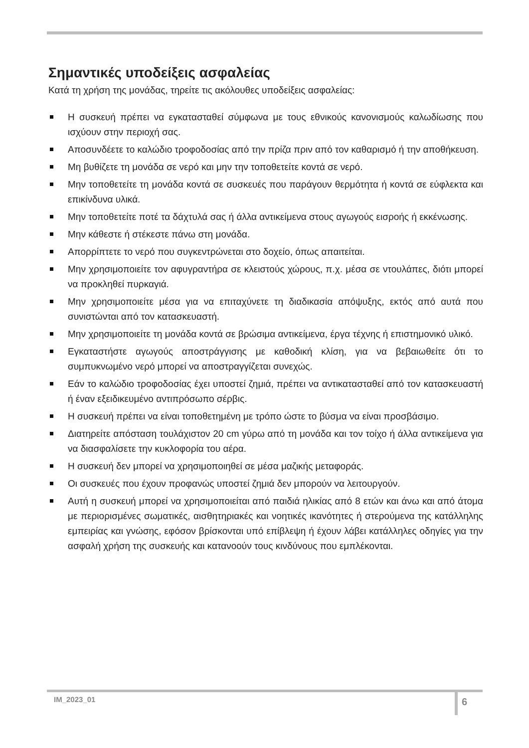Σημαντικές υποδείξεις ασφαλείας
Κατά τη χρήση της μονάδας, τηρείτε τις ακόλουθες υποδείξεις ασφαλείας:
Η συσκευή πρέπει να εγκατασταθεί σύμφωνα με τους εθνικούς κανονισμούς καλωδίωσης που ισχύουν στην περιοχή σας.
Αποσυνδέετε το καλώδιο τροφοδοσίας από την πρίζα πριν από τον καθαρισμό ή την αποθήκευση.
Μη βυθίζετε τη μονάδα σε νερό και μην την τοποθετείτε κοντά σε νερό.
Μην τοποθετείτε τη μονάδα κοντά σε συσκευές που παράγουν θερμότητα ή κοντά σε εύφλεκτα και επικίνδυνα υλικά.
Μην τοποθετείτε ποτέ τα δάχτυλά σας ή άλλα αντικείμενα στους αγωγούς εισροής ή εκκένωσης.
Μην κάθεστε ή στέκεστε πάνω στη μονάδα.
Απορρίπτετε το νερό που συγκεντρώνεται στο δοχείο, όπως απαιτείται.
Μην χρησιμοποιείτε τον αφυγραντήρα σε κλειστούς χώρους, π.χ. μέσα σε ντουλάπες, διότι μπορεί να προκληθεί πυρκαγιά.
Μην χρησιμοποιείτε μέσα για να επιταχύνετε τη διαδικασία απόψυξης, εκτός από αυτά που συνιστώνται από τον κατασκευαστή.
Μην χρησιμοποιείτε τη μονάδα κοντά σε βρώσιμα αντικείμενα, έργα τέχνης ή επιστημονικό υλικό.
Εγκαταστήστε αγωγούς αποστράγγισης με καθοδική κλίση, για να βεβαιωθείτε ότι το συμπυκνωμένο νερό μπορεί να αποστραγγίζεται συνεχώς.
Εάν το καλώδιο τροφοδοσίας έχει υποστεί ζημιά, πρέπει να αντικατασταθεί από τον κατασκευαστή ή έναν εξειδικευμένο αντιπρόσωπο σέρβις.
Η συσκευή πρέπει να είναι τοποθετημένη με τρόπο ώστε το βύσμα να είναι προσβάσιμο.
Διατηρείτε απόσταση τουλάχιστον 20 cm γύρω από τη μονάδα και τον τοίχο ή άλλα αντικείμενα για να διασφαλίσετε την κυκλοφορία του αέρα.
Η συσκευή δεν μπορεί να χρησιμοποιηθεί σε μέσα μαζικής μεταφοράς.
Οι συσκευές που έχουν προφανώς υποστεί ζημιά δεν μπορούν να λειτουργούν.
Αυτή η συσκευή μπορεί να χρησιμοποιείται από παιδιά ηλικίας από 8 ετών και άνω και από άτομα με περιορισμένες σωματικές, αισθητηριακές και νοητικές ικανότητες ή στερούμενα της κατάλληλης εμπειρίας και γνώσης, εφόσον βρίσκονται υπό επίβλεψη ή έχουν λάβει κατάλληλες οδηγίες για την ασφαλή χρήση της συσκευής και κατανοούν τους κινδύνους που εμπλέκονται.
IM_2023_01 6